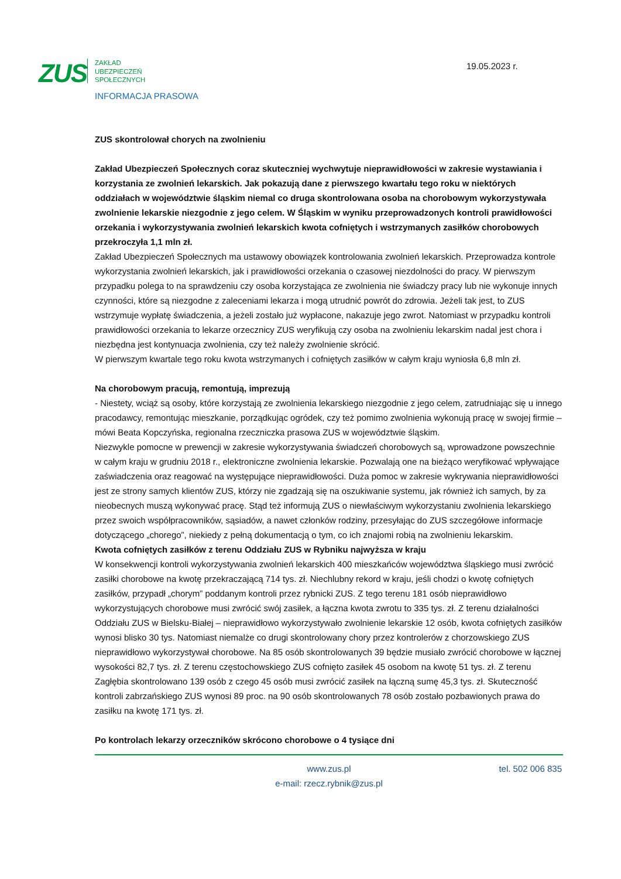ZUS
ZAKŁAD
UBEZPIECZEŃ
SPOŁECZNYCH
INFORMACJA PRASOWA
19.05.2023 r.
ZUS skontrolował chorych na zwolnieniu
Zakład Ubezpieczeń Społecznych coraz skuteczniej wychwytuje nieprawidłowości w zakresie wystawiania i korzystania ze zwolnień lekarskich. Jak pokazują dane z pierwszego kwartału tego roku w niektórych oddziałach w województwie śląskim niemal co druga skontrolowana osoba na chorobowym wykorzystywała zwolnienie lekarskie niezgodnie z jego celem. W Śląskim w wyniku przeprowadzonych kontroli prawidłowości orzekania i wykorzystywania zwolnień lekarskich kwota cofniętych i wstrzymanych zasiłków chorobowych przekroczyła 1,1 mln zł.
Zakład Ubezpieczeń Społecznych ma ustawowy obowiązek kontrolowania zwolnień lekarskich. Przeprowadza kontrole wykorzystania zwolnień lekarskich, jak i prawidłowości orzekania o czasowej niezdolności do pracy. W pierwszym przypadku polega to na sprawdzeniu czy osoba korzystająca ze zwolnienia nie świadczy pracy lub nie wykonuje innych czynności, które są niezgodne z zaleceniami lekarza i mogą utrudnić powrót do zdrowia. Jeżeli tak jest, to ZUS wstrzymuje wypłatę świadczenia, a jeżeli zostało już wypłacone, nakazuje jego zwrot. Natomiast w przypadku kontroli prawidłowości orzekania to lekarze orzecznicy ZUS weryfikują czy osoba na zwolnieniu lekarskim nadal jest chora i niezbędna jest kontynuacja zwolnienia, czy też należy zwolnienie skrócić.
W pierwszym kwartale tego roku kwota wstrzymanych i cofniętych zasiłków w całym kraju wyniosła 6,8 mln zł.
Na chorobowym pracują, remontują, imprezują
- Niestety, wciąż są osoby, które korzystają ze zwolnienia lekarskiego niezgodnie z jego celem, zatrudniając się u innego pracodawcy, remontując mieszkanie, porządkując ogródek, czy też pomimo zwolnienia wykonują pracę w swojej firmie – mówi Beata Kopczyńska, regionalna rzeczniczka prasowa ZUS w województwie śląskim.
Niezwykle pomocne w prewencji w zakresie wykorzystywania świadczeń chorobowych są, wprowadzone powszechnie w całym kraju w grudniu 2018 r., elektroniczne zwolnienia lekarskie. Pozwalają one na bieżąco weryfikować wpływające zaświadczenia oraz reagować na występujące nieprawidłowości. Duża pomoc w zakresie wykrywania nieprawidłowości jest ze strony samych klientów ZUS, którzy nie zgadzają się na oszukiwanie systemu, jak również ich samych, by za nieobecnych muszą wykonywać pracę. Stąd też informują ZUS o niewłaściwym wykorzystaniu zwolnienia lekarskiego przez swoich współpracowników, sąsiadów, a nawet członków rodziny, przesyłając do ZUS szczegółowe informacje dotyczącego „chorego”, niekiedy z pełną dokumentacją o tym, co ich znajomi robią na zwolnieniu lekarskim.
Kwota cofniętych zasiłków z terenu Oddziału ZUS w Rybniku najwyższa w kraju
W konsekwencji kontroli wykorzystywania zwolnień lekarskich 400 mieszkańców województwa śląskiego musi zwrócić zasiłki chorobowe na kwotę przekraczającą 714 tys. zł. Niechlubny rekord w kraju, jeśli chodzi o kwotę cofniętych zasiłków, przypadł „chorym” poddanym kontroli przez rybnicki ZUS. Z tego terenu 181 osób nieprawidłowo wykorzystujących chorobowe musi zwrócić swój zasiłek, a łączna kwota zwrotu to 335 tys. zł. Z terenu działalności Oddziału ZUS w Bielsku-Białej – nieprawidłowo wykorzystywało zwolnienie lekarskie 12 osób, kwota cofniętych zasiłków wynosi blisko 30 tys. Natomiast niemalże co drugi skontrolowany chory przez kontrolerów z chorzowskiego ZUS nieprawidłowo wykorzystywał chorobowe. Na 85 osób skontrolowanych 39 będzie musiało zwrócić chorobowe w łącznej wysokości 82,7 tys. zł. Z terenu częstochowskiego ZUS cofnięto zasiłek 45 osobom na kwotę 51 tys. zł. Z terenu Zagłębia skontrolowano 139 osób z czego 45 osób musi zwrócić zasiłek na łączną sumę 45,3 tys. zł. Skuteczność kontroli zabrzańskiego ZUS wynosi 89 proc. na 90 osób skontrolowanych 78 osób zostało pozbawionych prawa do zasiłku na kwotę 171 tys. zł.
Po kontrolach lekarzy orzeczników skrócono chorobowe o 4 tysiące dni
www.zus.pl
e-mail: rzecz.rybnik@zus.pl
tel. 502 006 835